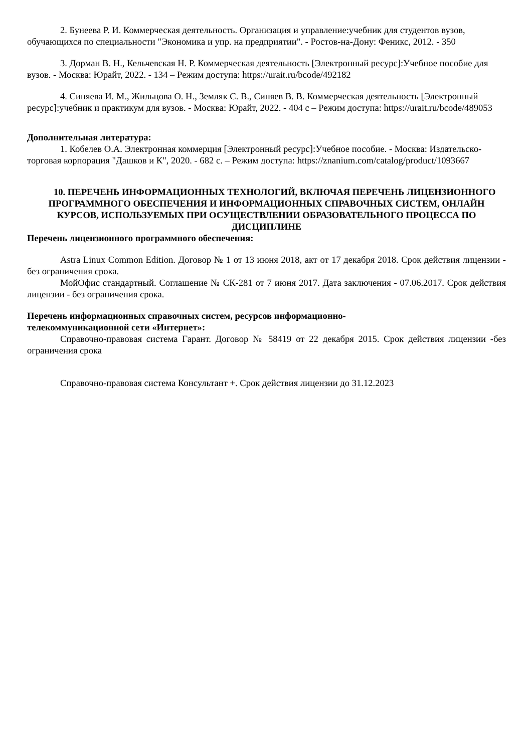2. Бунеева Р. И. Коммерческая деятельность. Организация и управление:учебник для студентов вузов, обучающихся по специальности "Экономика и упр. на предприятии". - Ростов-на-Дону: Феникс, 2012. - 350
3. Дорман В. Н., Кельчевская Н. Р. Коммерческая деятельность [Электронный ресурс]:Учебное пособие для вузов. - Москва: Юрайт, 2022. - 134 – Режим доступа: https://urait.ru/bcode/492182
4. Синяева И. М., Жильцова О. Н., Земляк С. В., Синяев В. В. Коммерческая деятельность [Электронный ресурс]:учебник и практикум для вузов. - Москва: Юрайт, 2022. - 404 с – Режим доступа: https://urait.ru/bcode/489053
Дополнительная литература:
1. Кобелев О.А. Электронная коммерция [Электронный ресурс]:Учебное пособие. - Москва: Издательско-торговая корпорация "Дашков и К", 2020. - 682 с. – Режим доступа: https://znanium.com/catalog/product/1093667
10. ПЕРЕЧЕНЬ ИНФОРМАЦИОННЫХ ТЕХНОЛОГИЙ, ВКЛЮЧАЯ ПЕРЕЧЕНЬ ЛИЦЕНЗИОННОГО ПРОГРАММНОГО ОБЕСПЕЧЕНИЯ И ИНФОРМАЦИОННЫХ СПРАВОЧНЫХ СИСТЕМ, ОНЛАЙН КУРСОВ, ИСПОЛЬЗУЕМЫХ ПРИ ОСУЩЕСТВЛЕНИИ ОБРАЗОВАТЕЛЬНОГО ПРОЦЕССА ПО ДИСЦИПЛИНЕ
Перечень лицензионного программного обеспечения:
Astra Linux Common Edition. Договор № 1 от 13 июня 2018, акт от 17 декабря 2018. Срок действия лицензии - без ограничения срока.
МойОфис стандартный. Соглашение № СК-281 от 7 июня 2017. Дата заключения - 07.06.2017. Срок действия лицензии - без ограничения срока.
Перечень информационных справочных систем, ресурсов информационно-
телекоммуникационной сети «Интернет»:
Справочно-правовая система Гарант. Договор № 58419 от 22 декабря 2015. Срок действия лицензии -без ограничения срока
Справочно-правовая система Консультант +. Срок действия лицензии до 31.12.2023